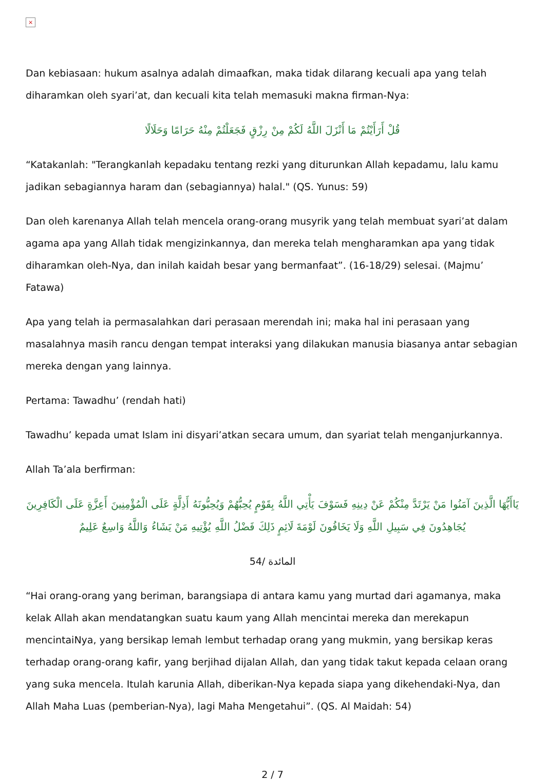×
Dan kebiasaan: hukum asalnya adalah dimaafkan, maka tidak dilarang kecuali apa yang telah diharamkan oleh syari’at, dan kecuali kita telah memasuki makna firman-Nya:
قُلْ أَرَأَيْتُمْ مَا أَنْزَلَ اللَّهُ لَكُمْ مِنْ رِزْقٍ فَجَعَلْتُمْ مِنْهُ حَرَامًا وَحَلَالًا
“Katakanlah: "Terangkanlah kepadaku tentang rezki yang diturunkan Allah kepadamu, lalu kamu jadikan sebagiannya haram dan (sebagiannya) halal." (QS. Yunus: 59)
Dan oleh karenanya Allah telah mencela orang-orang musyrik yang telah membuat syari’at dalam agama apa yang Allah tidak mengizinkannya, dan mereka telah mengharamkan apa yang tidak diharamkan oleh-Nya, dan inilah kaidah besar yang bermanfaat”. (16-18/29) selesai. (Majmu’ Fatawa)
Apa yang telah ia permasalahkan dari perasaan merendah ini; maka hal ini perasaan yang masalahnya masih rancu dengan tempat interaksi yang dilakukan manusia biasanya antar sebagian mereka dengan yang lainnya.
Pertama: Tawadhu’ (rendah hati)
Tawadhu’ kepada umat Islam ini disyari’atkan secara umum, dan syariat telah menganjurkannya.
Allah Ta’ala berfirman:
يَاأَيُّهَا الَّذِينَ آمَنُوا مَنْ يَرْتَدَّ مِنْكُمْ عَنْ دِينِهِ فَسَوْفَ يَأْتِي اللَّهُ بِقَوْمٍ يُحِبُّهُمْ وَيُحِبُّونَهُ أَذِلَّةٍ عَلَى الْمُؤْمِنِينَ أَعِزَّةٍ عَلَى الْكَافِرِينَ يُجَاهِدُونَ فِي سَبِيلِ اللَّهِ وَلَا يَخَافُونَ لَوْمَةَ لَائِمٍ ذَلِكَ فَضْلُ اللَّهِ يُؤْتِيهِ مَنْ يَشَاءُ وَاللَّهُ وَاسِعٌ عَلِيمٌ
المائدة /54
“Hai orang-orang yang beriman, barangsiapa di antara kamu yang murtad dari agamanya, maka kelak Allah akan mendatangkan suatu kaum yang Allah mencintai mereka dan merekapun mencintaiNya, yang bersikap lemah lembut terhadap orang yang mukmin, yang bersikap keras terhadap orang-orang kafir, yang berjihad dijalan Allah, dan yang tidak takut kepada celaan orang yang suka mencela. Itulah karunia Allah, diberikan-Nya kepada siapa yang dikehendaki-Nya, dan Allah Maha Luas (pemberian-Nya), lagi Maha Mengetahui”. (QS. Al Maidah: 54)
2 / 7